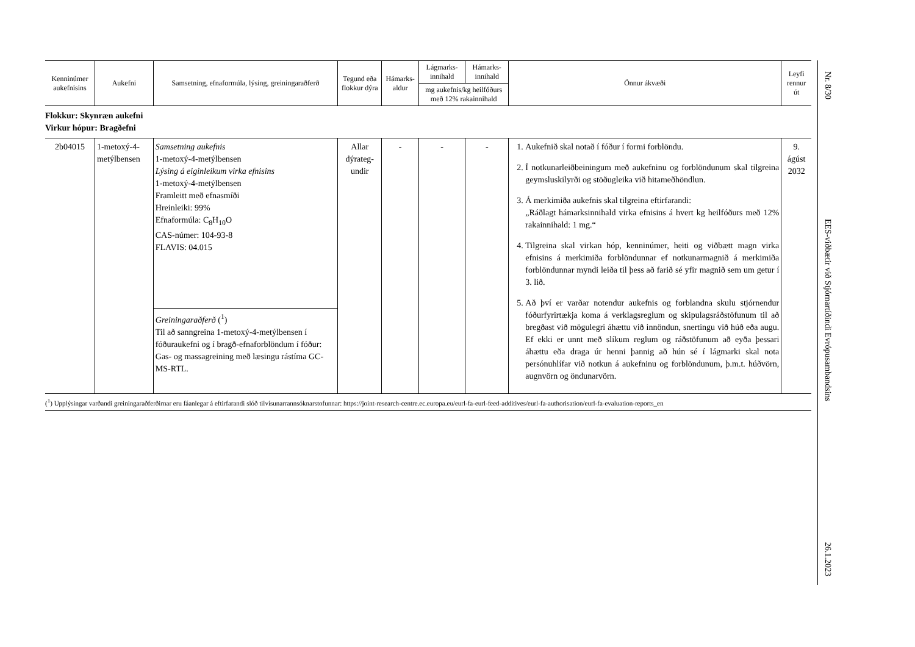| Kenninúmer aukefnisins | Aukefni | Samsetning, efnaformúla, lýsing, greiningaraðferð | Tegund eða flokkur dýra | Hámarks-aldur | Lágmarks-innihald | Hámarks-innihald | Önnur ákvæði | Leyfi rennur út |
| --- | --- | --- | --- | --- | --- | --- | --- | --- |
| | | | | | mg aukefnis/kg heilfóðurs með 12% rakainnihald | | | |
| Flokkur: Skynræn aukefni Virkur hópur: Bragðefni | | | | | | | | |
| 2b04015 | 1-metoxý-4-metýlbensen | Samsetning aukefnis 1-metoxý-4-metýlbensen Lýsing á eiginleikum virka efnisins 1-metoxý-4-metýlbensen Framleitt með efnasmíði Hreinleiki: 99% Efnaformúla: C<sub>8</sub>H<sub>10</sub>O CAS-númer: 104-93-8 FLAVIS: 04.015 | Allar dýrateg-undir | - | - | - | 1. Aukefnið skal notað í fóður í formi forblöndu. 2. Í notkunarleiðbeiningum með aukefninu og forblöndunum skal tilgreina geymsluskilyrði og stöðugleika við hitameðhöndlun. 3. Á merkimiða aukefnis skal tilgreina eftirfarandi: „Ráðlagt hámarksinnihald virka efnisins á hvert kg heilfóðurs með 12% rakainnihald: 1 mg.“ 4. Tilgreina skal virkan hóp, kenninúmer, heiti og viðbætt magn virka efnisins á merkimiða forblöndunnar ef notkunarmagnið á merkimiða forblöndunnar myndi leiða til þess að farið sé yfir magnið sem um getur í 3. lið. 5. Að því er varðar notendur aukefnis og forblandna skulu stjórnendur fóðurfyrirtækja koma á verklagsreglum og skipulagsráðstöfunum til að bregðast við mögulegri áhættu við innöndun, snertingu við húð eða augu. Ef ekki er unnt með slíkum reglum og ráðstöfunum að eyða þessari áhættu eða draga úr henni þannig að hún sé í lágmarki skal nota persónuhlífar við notkun á aukefninu og forblöndunum, þ.m.t. húðvörn, augnvörn og öndunarvörn. | 9. ágúst 2032 |
| | | Greiningaraðferð (<sup>1</sup>) Til að sanngreina 1-metoxý-4-metýlbensen í fóðuraukefni og í bragð-efnaforblöndum í fóður: Gas- og massagreining með læsingu rástíma GC-MS-RTL. | | | | | | |
(<sup>1</sup>) Upplýsingar varðandi greiningaraðferðirnar eru fáanlegar á eftirfarandi slóð tilvísunarrannsóknarstofunnar: https://joint-research-centre.ec.europa.eu/eurl-fa-eurl-feed-additives/eurl-fa-authorisation/eurl-fa-evaluation-reports_en
Nr. 8/30
EES-viðbætir við Stjórnartíðindi Evrópusambandsins
26.1.2023